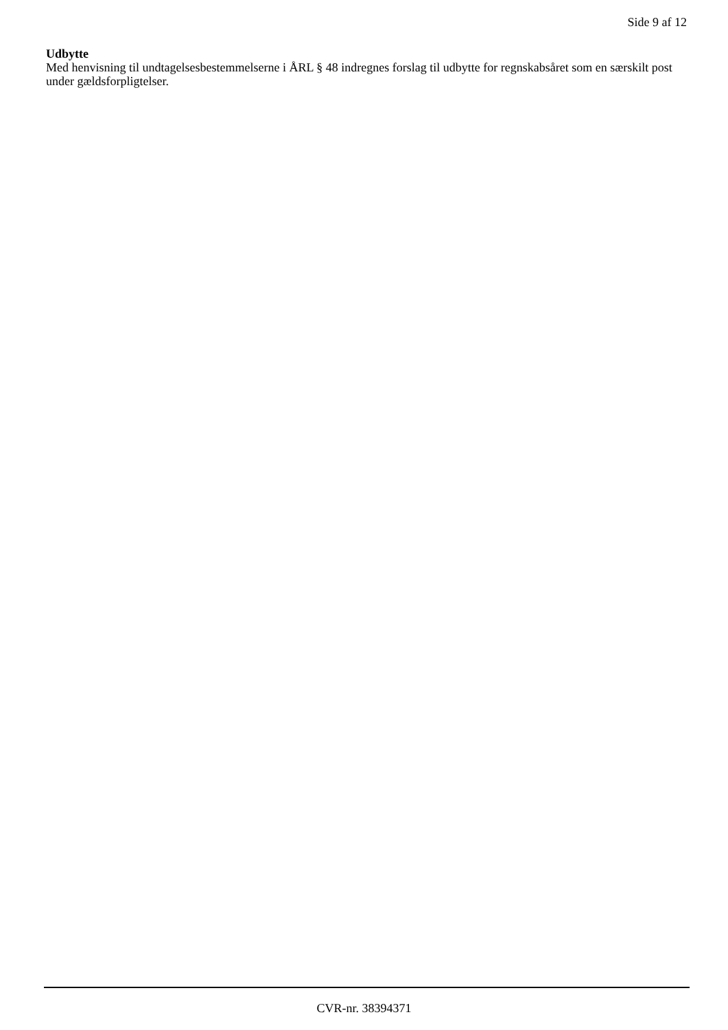Side 9 af 12
Udbytte
Med henvisning til undtagelsesbestemmelserne i ÅRL § 48 indregnes forslag til udbytte for regnskabsåret som en særskilt post under gældsforpligtelser.
CVR-nr. 38394371